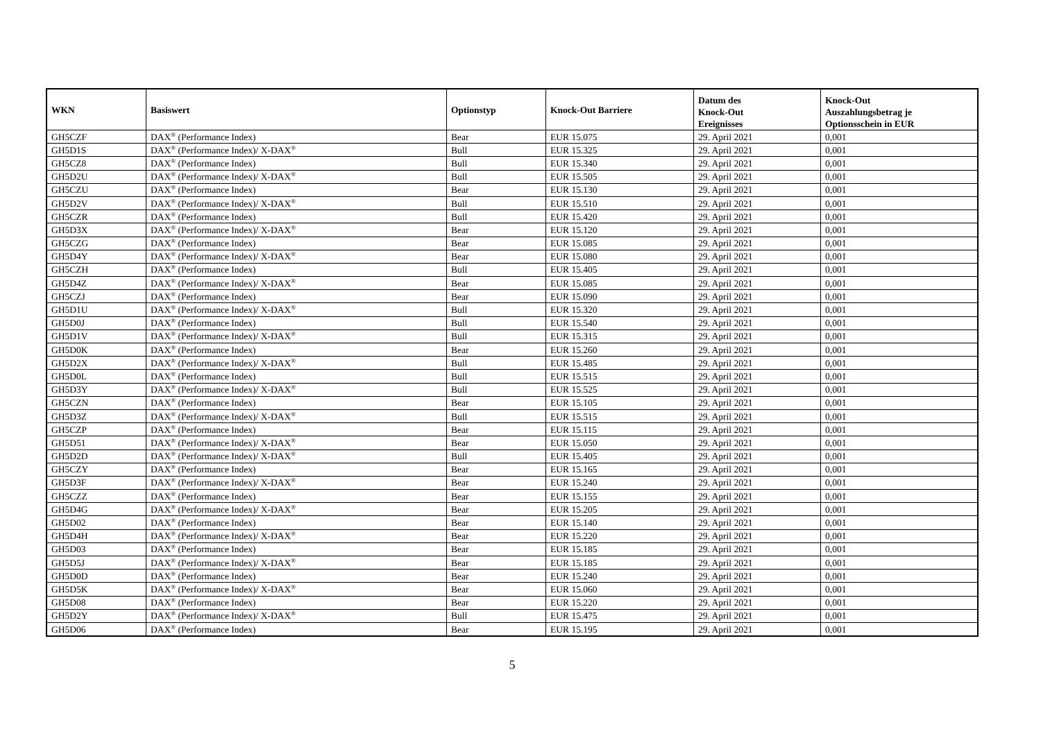| WKN | Basiswert | Optionstyp | Knock-Out Barriere | Datum des Knock-Out Ereignisses | Knock-Out Auszahlungsbetrag je Optionsschein in EUR |
| --- | --- | --- | --- | --- | --- |
| GH5CZF | DAX<sup>®</sup> (Performance Index) | Bear | EUR 15.075 | 29. April 2021 | 0,001 |
| GH5D1S | DAX<sup>®</sup> (Performance Index)/ X-DAX<sup>®</sup> | Bull | EUR 15.325 | 29. April 2021 | 0,001 |
| GH5CZ8 | DAX<sup>®</sup> (Performance Index) | Bull | EUR 15.340 | 29. April 2021 | 0,001 |
| GH5D2U | DAX<sup>®</sup> (Performance Index)/ X-DAX<sup>®</sup> | Bull | EUR 15.505 | 29. April 2021 | 0,001 |
| GH5CZU | DAX<sup>®</sup> (Performance Index) | Bear | EUR 15.130 | 29. April 2021 | 0,001 |
| GH5D2V | DAX<sup>®</sup> (Performance Index)/ X-DAX<sup>®</sup> | Bull | EUR 15.510 | 29. April 2021 | 0,001 |
| GH5CZR | DAX<sup>®</sup> (Performance Index) | Bull | EUR 15.420 | 29. April 2021 | 0,001 |
| GH5D3X | DAX<sup>®</sup> (Performance Index)/ X-DAX<sup>®</sup> | Bear | EUR 15.120 | 29. April 2021 | 0,001 |
| GH5CZG | DAX<sup>®</sup> (Performance Index) | Bear | EUR 15.085 | 29. April 2021 | 0,001 |
| GH5D4Y | DAX<sup>®</sup> (Performance Index)/ X-DAX<sup>®</sup> | Bear | EUR 15.080 | 29. April 2021 | 0,001 |
| GH5CZH | DAX<sup>®</sup> (Performance Index) | Bull | EUR 15.405 | 29. April 2021 | 0,001 |
| GH5D4Z | DAX<sup>®</sup> (Performance Index)/ X-DAX<sup>®</sup> | Bear | EUR 15.085 | 29. April 2021 | 0,001 |
| GH5CZJ | DAX<sup>®</sup> (Performance Index) | Bear | EUR 15.090 | 29. April 2021 | 0,001 |
| GH5D1U | DAX<sup>®</sup> (Performance Index)/ X-DAX<sup>®</sup> | Bull | EUR 15.320 | 29. April 2021 | 0,001 |
| GH5D0J | DAX<sup>®</sup> (Performance Index) | Bull | EUR 15.540 | 29. April 2021 | 0,001 |
| GH5D1V | DAX<sup>®</sup> (Performance Index)/ X-DAX<sup>®</sup> | Bull | EUR 15.315 | 29. April 2021 | 0,001 |
| GH5D0K | DAX<sup>®</sup> (Performance Index) | Bear | EUR 15.260 | 29. April 2021 | 0,001 |
| GH5D2X | DAX<sup>®</sup> (Performance Index)/ X-DAX<sup>®</sup> | Bull | EUR 15.485 | 29. April 2021 | 0,001 |
| GH5D0L | DAX<sup>®</sup> (Performance Index) | Bull | EUR 15.515 | 29. April 2021 | 0,001 |
| GH5D3Y | DAX<sup>®</sup> (Performance Index)/ X-DAX<sup>®</sup> | Bull | EUR 15.525 | 29. April 2021 | 0,001 |
| GH5CZN | DAX<sup>®</sup> (Performance Index) | Bear | EUR 15.105 | 29. April 2021 | 0,001 |
| GH5D3Z | DAX<sup>®</sup> (Performance Index)/ X-DAX<sup>®</sup> | Bull | EUR 15.515 | 29. April 2021 | 0,001 |
| GH5CZP | DAX<sup>®</sup> (Performance Index) | Bear | EUR 15.115 | 29. April 2021 | 0,001 |
| GH5D51 | DAX<sup>®</sup> (Performance Index)/ X-DAX<sup>®</sup> | Bear | EUR 15.050 | 29. April 2021 | 0,001 |
| GH5D2D | DAX<sup>®</sup> (Performance Index)/ X-DAX<sup>®</sup> | Bull | EUR 15.405 | 29. April 2021 | 0,001 |
| GH5CZY | DAX<sup>®</sup> (Performance Index) | Bear | EUR 15.165 | 29. April 2021 | 0,001 |
| GH5D3F | DAX<sup>®</sup> (Performance Index)/ X-DAX<sup>®</sup> | Bear | EUR 15.240 | 29. April 2021 | 0,001 |
| GH5CZZ | DAX<sup>®</sup> (Performance Index) | Bear | EUR 15.155 | 29. April 2021 | 0,001 |
| GH5D4G | DAX<sup>®</sup> (Performance Index)/ X-DAX<sup>®</sup> | Bear | EUR 15.205 | 29. April 2021 | 0,001 |
| GH5D02 | DAX<sup>®</sup> (Performance Index) | Bear | EUR 15.140 | 29. April 2021 | 0,001 |
| GH5D4H | DAX<sup>®</sup> (Performance Index)/ X-DAX<sup>®</sup> | Bear | EUR 15.220 | 29. April 2021 | 0,001 |
| GH5D03 | DAX<sup>®</sup> (Performance Index) | Bear | EUR 15.185 | 29. April 2021 | 0,001 |
| GH5D5J | DAX<sup>®</sup> (Performance Index)/ X-DAX<sup>®</sup> | Bear | EUR 15.185 | 29. April 2021 | 0,001 |
| GH5D0D | DAX<sup>®</sup> (Performance Index) | Bear | EUR 15.240 | 29. April 2021 | 0,001 |
| GH5D5K | DAX<sup>®</sup> (Performance Index)/ X-DAX<sup>®</sup> | Bear | EUR 15.060 | 29. April 2021 | 0,001 |
| GH5D08 | DAX<sup>®</sup> (Performance Index) | Bear | EUR 15.220 | 29. April 2021 | 0,001 |
| GH5D2Y | DAX<sup>®</sup> (Performance Index)/ X-DAX<sup>®</sup> | Bull | EUR 15.475 | 29. April 2021 | 0,001 |
| GH5D06 | DAX<sup>®</sup> (Performance Index) | Bear | EUR 15.195 | 29. April 2021 | 0,001 |
5